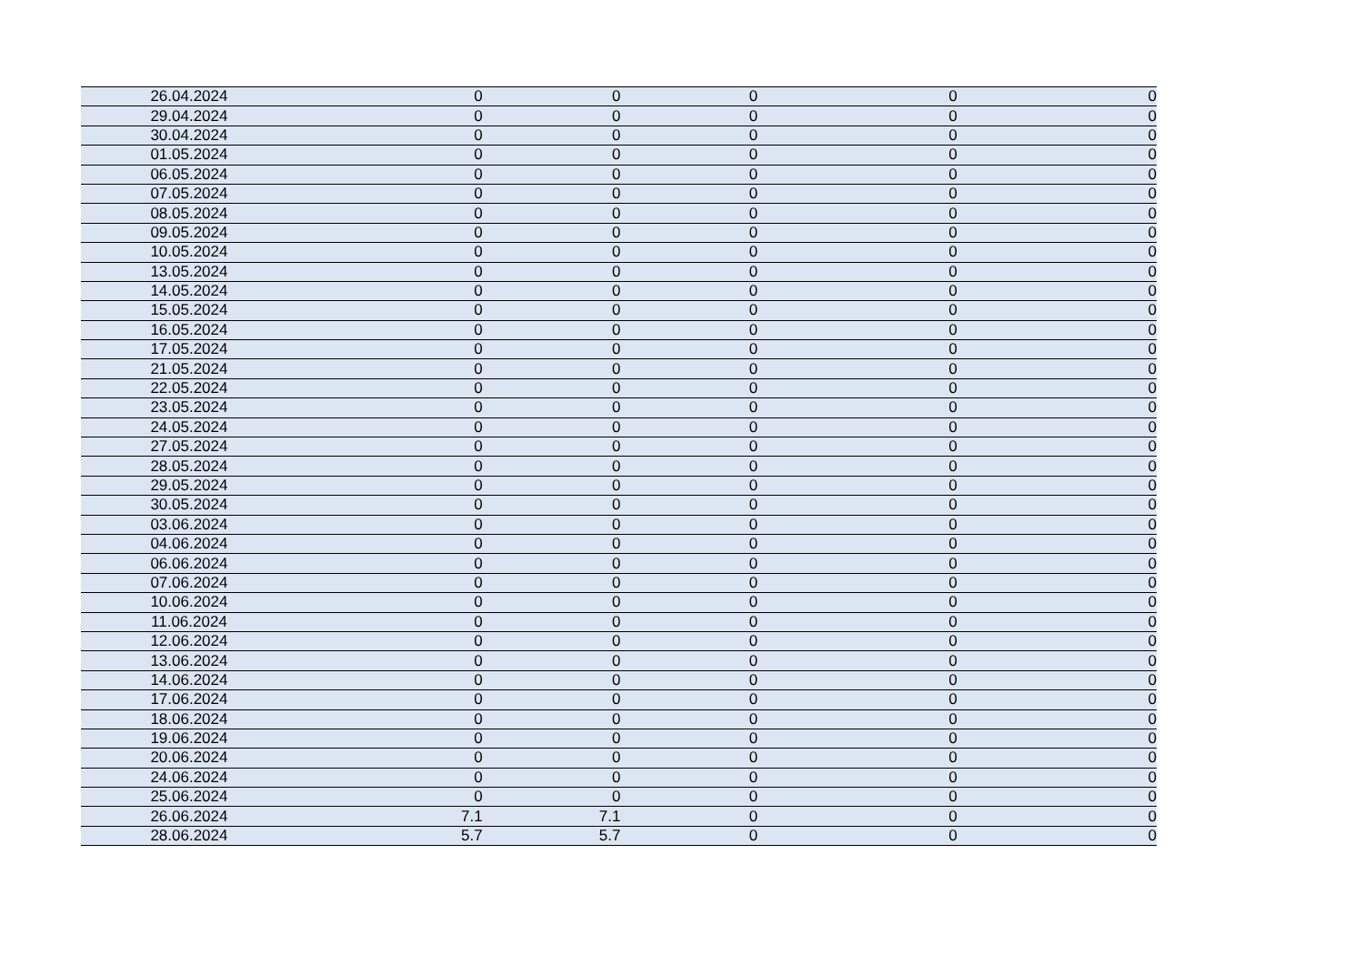| 26.04.2024 | 0 | 0 | 0 | 0 | 0 |
| 29.04.2024 | 0 | 0 | 0 | 0 | 0 |
| 30.04.2024 | 0 | 0 | 0 | 0 | 0 |
| 01.05.2024 | 0 | 0 | 0 | 0 | 0 |
| 06.05.2024 | 0 | 0 | 0 | 0 | 0 |
| 07.05.2024 | 0 | 0 | 0 | 0 | 0 |
| 08.05.2024 | 0 | 0 | 0 | 0 | 0 |
| 09.05.2024 | 0 | 0 | 0 | 0 | 0 |
| 10.05.2024 | 0 | 0 | 0 | 0 | 0 |
| 13.05.2024 | 0 | 0 | 0 | 0 | 0 |
| 14.05.2024 | 0 | 0 | 0 | 0 | 0 |
| 15.05.2024 | 0 | 0 | 0 | 0 | 0 |
| 16.05.2024 | 0 | 0 | 0 | 0 | 0 |
| 17.05.2024 | 0 | 0 | 0 | 0 | 0 |
| 21.05.2024 | 0 | 0 | 0 | 0 | 0 |
| 22.05.2024 | 0 | 0 | 0 | 0 | 0 |
| 23.05.2024 | 0 | 0 | 0 | 0 | 0 |
| 24.05.2024 | 0 | 0 | 0 | 0 | 0 |
| 27.05.2024 | 0 | 0 | 0 | 0 | 0 |
| 28.05.2024 | 0 | 0 | 0 | 0 | 0 |
| 29.05.2024 | 0 | 0 | 0 | 0 | 0 |
| 30.05.2024 | 0 | 0 | 0 | 0 | 0 |
| 03.06.2024 | 0 | 0 | 0 | 0 | 0 |
| 04.06.2024 | 0 | 0 | 0 | 0 | 0 |
| 06.06.2024 | 0 | 0 | 0 | 0 | 0 |
| 07.06.2024 | 0 | 0 | 0 | 0 | 0 |
| 10.06.2024 | 0 | 0 | 0 | 0 | 0 |
| 11.06.2024 | 0 | 0 | 0 | 0 | 0 |
| 12.06.2024 | 0 | 0 | 0 | 0 | 0 |
| 13.06.2024 | 0 | 0 | 0 | 0 | 0 |
| 14.06.2024 | 0 | 0 | 0 | 0 | 0 |
| 17.06.2024 | 0 | 0 | 0 | 0 | 0 |
| 18.06.2024 | 0 | 0 | 0 | 0 | 0 |
| 19.06.2024 | 0 | 0 | 0 | 0 | 0 |
| 20.06.2024 | 0 | 0 | 0 | 0 | 0 |
| 24.06.2024 | 0 | 0 | 0 | 0 | 0 |
| 25.06.2024 | 0 | 0 | 0 | 0 | 0 |
| 26.06.2024 | 7.1 | 7.1 | 0 | 0 | 0 |
| 28.06.2024 | 5.7 | 5.7 | 0 | 0 | 0 |